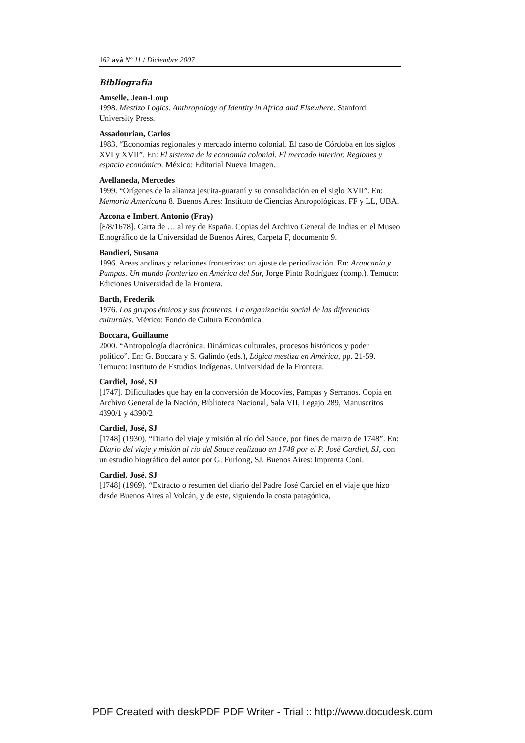162 avá Nº 11 / Diciembre 2007
Bibliografía
Amselle, Jean-Loup
1998. Mestizo Logics. Anthropology of Identity in Africa and Elsewhere. Stanford: University Press.
Assadourian, Carlos
1983. “Economías regionales y mercado interno colonial. El caso de Córdoba en los siglos XVI y XVII”. En: El sistema de la economía colonial. El mercado interior. Regiones y espacio económico. México: Editorial Nueva Imagen.
Avellaneda, Mercedes
1999. “Orígenes de la alianza jesuita-guaraní y su consolidación en el siglo XVII”. En: Memoria Americana 8. Buenos Aires: Instituto de Ciencias Antropológicas. FF y LL, UBA.
Azcona e Imbert, Antonio (Fray)
[8/8/1678]. Carta de … al rey de España. Copias del Archivo General de Indias en el Museo Etnográfico de la Universidad de Buenos Aires, Carpeta F, documento 9.
Bandieri, Susana
1996. Areas andinas y relaciones fronterizas: un ajuste de periodización. En: Araucanía y Pampas. Un mundo fronterizo en América del Sur, Jorge Pinto Rodríguez (comp.). Temuco: Ediciones Universidad de la Frontera.
Barth, Frederik
1976. Los grupos étnicos y sus fronteras. La organización social de las diferencias culturales. México: Fondo de Cultura Económica.
Boccara, Guillaume
2000. “Antropología diacrónica. Dinámicas culturales, procesos históricos y poder político”. En: G. Boccara y S. Galindo (eds.), Lógica mestiza en América, pp. 21-59. Temuco: Instituto de Estudios Indígenas. Universidad de la Frontera.
Cardiel, José, SJ
[1747]. Dificultades que hay en la conversión de Mocovíes, Pampas y Serranos. Copia en Archivo General de la Nación, Biblioteca Nacional, Sala VII, Legajo 289, Manuscritos 4390/1 y 4390/2
Cardiel, José, SJ
[1748] (1930). “Diario del viaje y misión al río del Sauce, por fines de marzo de 1748”. En: Diario del viaje y misión al río del Sauce realizado en 1748 por el P. José Cardiel, SJ, con un estudio biográfico del autor por G. Furlong, SJ. Buenos Aires: Imprenta Coni.
Cardiel, José, SJ
[1748] (1969). “Extracto o resumen del diario del Padre José Cardiel en el viaje que hizo desde Buenos Aires al Volcán, y de este, siguiendo la costa patagónica,
PDF Created with deskPDF PDF Writer - Trial :: http://www.docudesk.com